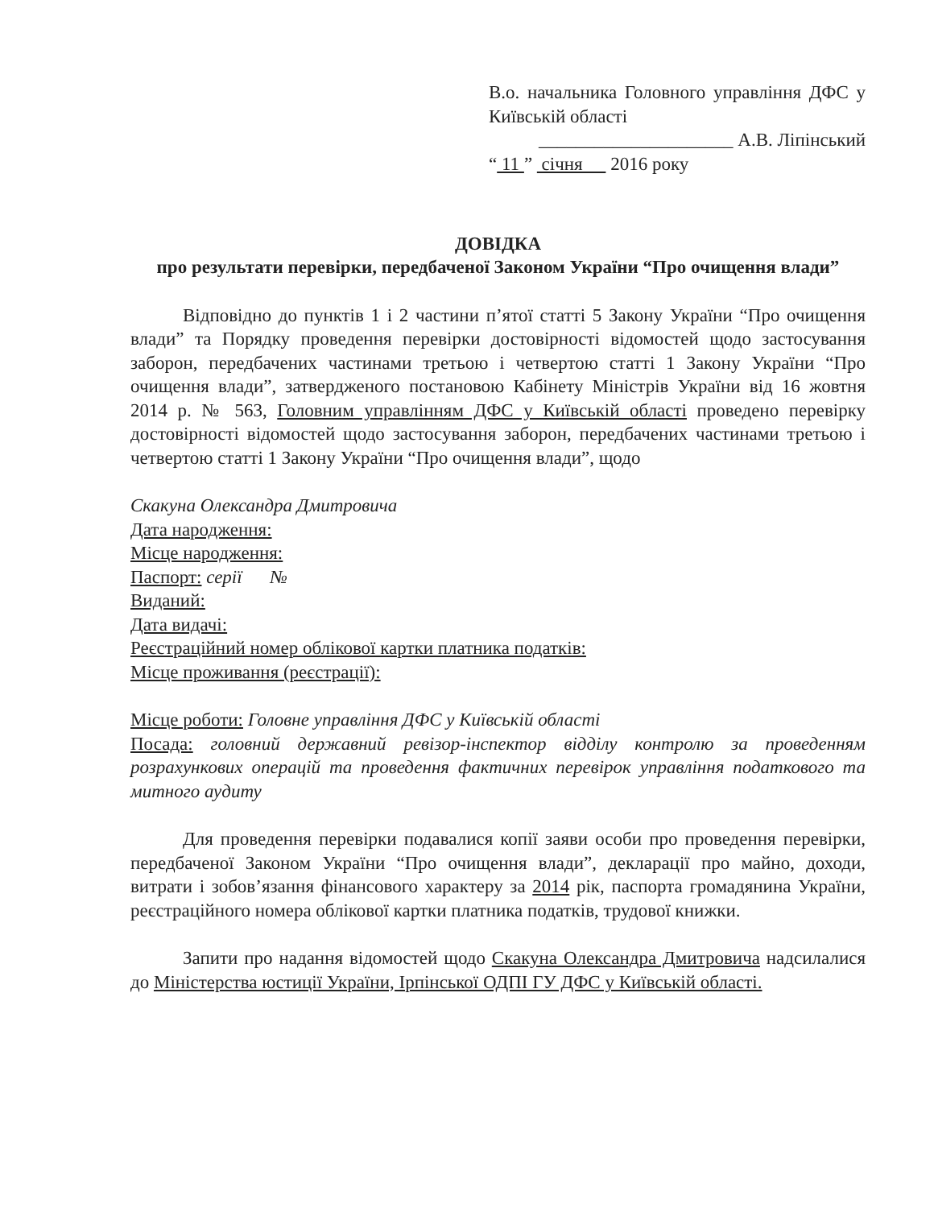В.о. начальника Головного управління ДФС у Київській області
_____________________ А.В. Ліпінський
“ 11 ” січня 2016 року
ДОВІДКА
про результати перевірки, передбаченої Законом України “Про очищення влади”
Відповідно до пунктів 1 і 2 частини п’ятої статті 5 Закону України “Про очищення влади” та Порядку проведення перевірки достовірності відомостей щодо застосування заборон, передбачених частинами третьою і четвертою статті 1 Закону України “Про очищення влади”, затвердженого постановою Кабінету Міністрів України від 16 жовтня 2014 р. № 563, Головним управлінням ДФС у Київській області проведено перевірку достовірності відомостей щодо застосування заборон, передбачених частинами третьою і четвертою статті 1 Закону України “Про очищення влади”, щодо
Скакуна Олександра Дмитровича
Дата народження:
Місце народження:
Паспорт: серії №
Виданий:
Дата видачі:
Реєстраційний номер облікової картки платника податків:
Місце проживання (реєстрації):
Місце роботи: Головне управління ДФС у Київській області
Посада: головний державний ревізор-інспектор відділу контролю за проведенням розрахункових операцій та проведення фактичних перевірок управління податкового та митного аудиту
Для проведення перевірки подавалися копії заяви особи про проведення перевірки, передбаченої Законом України “Про очищення влади”, декларації про майно, доходи, витрати і зобов’язання фінансового характеру за 2014 рік, паспорта громадянина України, реєстраційного номера облікової картки платника податків, трудової книжки.
Запити про надання відомостей щодо Скакуна Олександра Дмитровича надсилалися до Міністерства юстиції України, Ірпінської ОДПІ ГУ ДФС у Київській області.